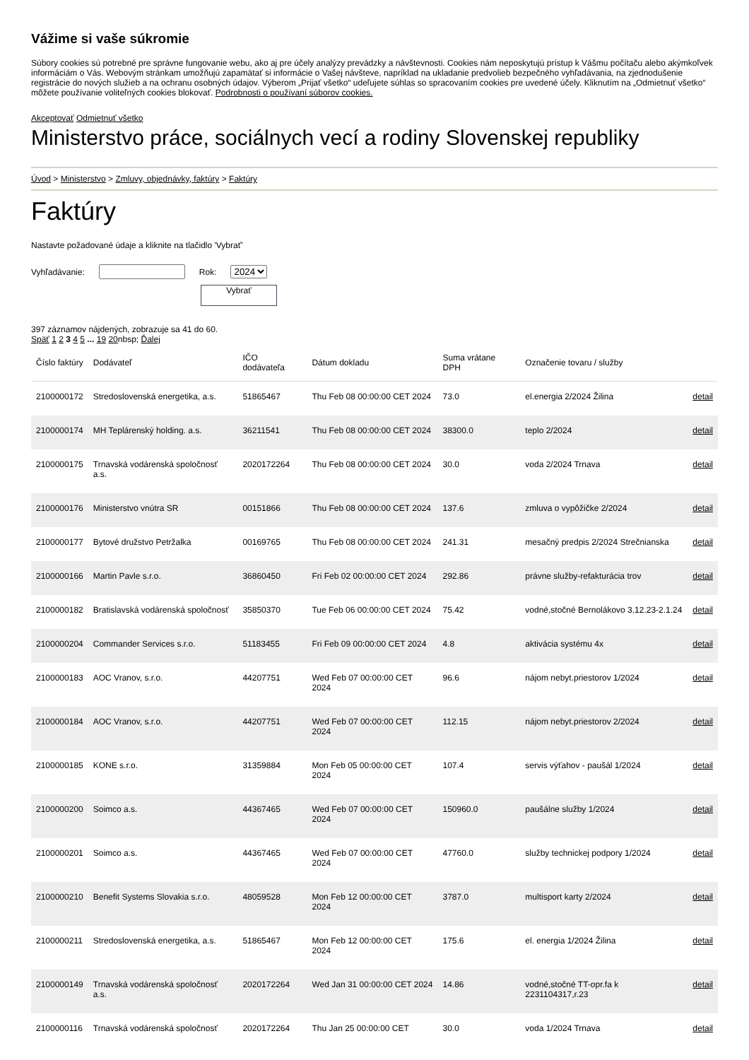Vážime si vaše súkromie
Súbory cookies sú potrebné pre správne fungovanie webu, ako aj pre účely analýzy prevádzky a návštevnosti. Cookies nám neposkytujú prístup k Vášmu počítaču alebo akýmkoľvek informáciám o Vás. Webovým stránkam umožňujú zapamätať si informácie o Vašej návšteve, napríklad na ukladanie predvolieb bezpečného vyhľadávania, na zjednodušenie registrácie do nových služieb a na ochranu osobných údajov. Výberom „Prijať všetko“ udeľujete súhlas so spracovaním cookies pre uvedené účely. Kliknutím na „Odmietnuť všetko“ môžete používanie voliteľných cookies blokovať. Podrobnosti o používaní súborov cookies.
Akceptovať Odmietnuť všetko
Ministerstvo práce, sociálnych vecí a rodiny Slovenskej republiky
Úvod > Ministerstvo > Zmluvy, objednávky, faktúry > Faktúry
Faktúry
Nastavte požadované údaje a kliknite na tlačidlo 'Vybrať'
Vyhľadávanie: Rok: 2024
Vybrať
397 záznamov nájdených, zobrazuje sa 41 do 60.
Späť 1 2 3 4 5 ... 19 20nbsp; Ďalej
| Číslo faktúry | Dodávateľ | IČO dodávateľa | Dátum dokladu | Suma vrátane DPH | Označenie tovaru / služby | |
| --- | --- | --- | --- | --- | --- | --- |
| 2100000172 | Stredoslovenská energetika, a.s. | 51865467 | Thu Feb 08 00:00:00 CET 2024 | 73.0 | el.energia 2/2024 Žilina | detail |
| 2100000174 | MH Teplárenský holding. a.s. | 36211541 | Thu Feb 08 00:00:00 CET 2024 | 38300.0 | teplo 2/2024 | detail |
| 2100000175 | Trnavská vodárenská spoločnosť a.s. | 2020172264 | Thu Feb 08 00:00:00 CET 2024 | 30.0 | voda 2/2024 Trnava | detail |
| 2100000176 | Ministerstvo vnútra SR | 00151866 | Thu Feb 08 00:00:00 CET 2024 | 137.6 | zmluva o vypôžičke 2/2024 | detail |
| 2100000177 | Bytové družstvo Petržalka | 00169765 | Thu Feb 08 00:00:00 CET 2024 | 241.31 | mesačný predpis 2/2024 Strečnianska | detail |
| 2100000166 | Martin Pavle s.r.o. | 36860450 | Fri Feb 02 00:00:00 CET 2024 | 292.86 | právne služby-refakturácia trov | detail |
| 2100000182 | Bratislavská vodárenská spoločnosť | 35850370 | Tue Feb 06 00:00:00 CET 2024 | 75.42 | vodné,stočné Bernolákovo 3.12.23-2.1.24 | detail |
| 2100000204 | Commander Services s.r.o. | 51183455 | Fri Feb 09 00:00:00 CET 2024 | 4.8 | aktivácia systému 4x | detail |
| 2100000183 | AOC Vranov, s.r.o. | 44207751 | Wed Feb 07 00:00:00 CET 2024 | 96.6 | nájom nebyt.priestorov 1/2024 | detail |
| 2100000184 | AOC Vranov, s.r.o. | 44207751 | Wed Feb 07 00:00:00 CET 2024 | 112.15 | nájom nebyt.priestorov 2/2024 | detail |
| 2100000185 | KONE s.r.o. | 31359884 | Mon Feb 05 00:00:00 CET 2024 | 107.4 | servis výťahov - paušál 1/2024 | detail |
| 2100000200 | Soimco a.s. | 44367465 | Wed Feb 07 00:00:00 CET 2024 | 150960.0 | paušálne služby 1/2024 | detail |
| 2100000201 | Soimco a.s. | 44367465 | Wed Feb 07 00:00:00 CET 2024 | 47760.0 | služby technickej podpory 1/2024 | detail |
| 2100000210 | Benefit Systems Slovakia s.r.o. | 48059528 | Mon Feb 12 00:00:00 CET 2024 | 3787.0 | multisport karty 2/2024 | detail |
| 2100000211 | Stredoslovenská energetika, a.s. | 51865467 | Mon Feb 12 00:00:00 CET 2024 | 175.6 | el. energia 1/2024 Žilina | detail |
| 2100000149 | Trnavská vodárenská spoločnosť a.s. | 2020172264 | Wed Jan 31 00:00:00 CET 2024 | 14.86 | vodné,stočné TT-opr.fa k 2231104317,r.23 | detail |
| 2100000116 | Trnavská vodárenská spoločnosť | 2020172264 | Thu Jan 25 00:00:00 CET | 30.0 | voda 1/2024 Trnava | detail |